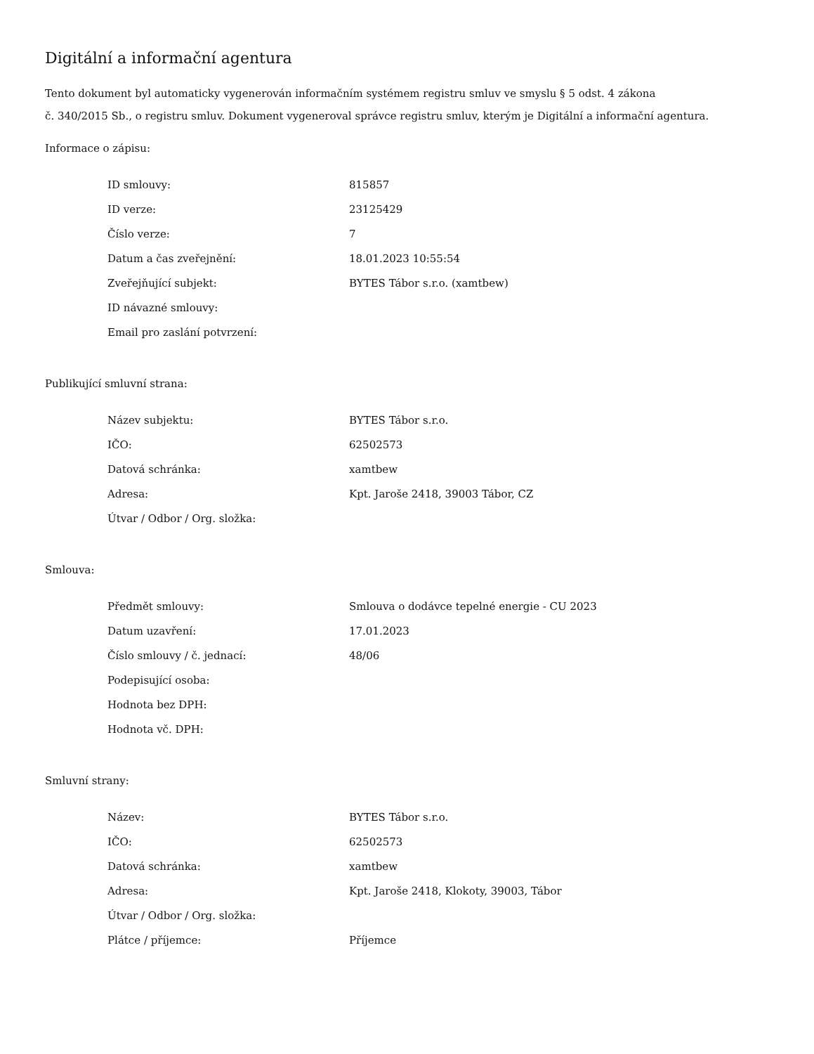Digitální a informační agentura
Tento dokument byl automaticky vygenerován informačním systémem registru smluv ve smyslu § 5 odst. 4 zákona
č. 340/2015 Sb., o registru smluv. Dokument vygeneroval správce registru smluv, kterým je Digitální a informační agentura.
Informace o zápisu:
| ID smlouvy: | 815857 |
| ID verze: | 23125429 |
| Číslo verze: | 7 |
| Datum a čas zveřejnění: | 18.01.2023 10:55:54 |
| Zveřejňující subjekt: | BYTES Tábor s.r.o. (xamtbew) |
| ID návazné smlouvy: | |
| Email pro zaslání potvrzení: | |
Publikující smluvní strana:
| Název subjektu: | BYTES Tábor s.r.o. |
| IČO: | 62502573 |
| Datová schránka: | xamtbew |
| Adresa: | Kpt. Jaroše 2418, 39003 Tábor, CZ |
| Útvar / Odbor / Org. složka: | |
Smlouva:
| Předmět smlouvy: | Smlouva o dodávce tepelné energie - CU 2023 |
| Datum uzavření: | 17.01.2023 |
| Číslo smlouvy / č. jednací: | 48/06 |
| Podepisující osoba: | |
| Hodnota bez DPH: | |
| Hodnota vč. DPH: | |
Smluvní strany:
| Název: | BYTES Tábor s.r.o. |
| IČO: | 62502573 |
| Datová schránka: | xamtbew |
| Adresa: | Kpt. Jaroše 2418, Klokoty, 39003, Tábor |
| Útvar / Odbor / Org. složka: | |
| Plátce / příjemce: | Příjemce |